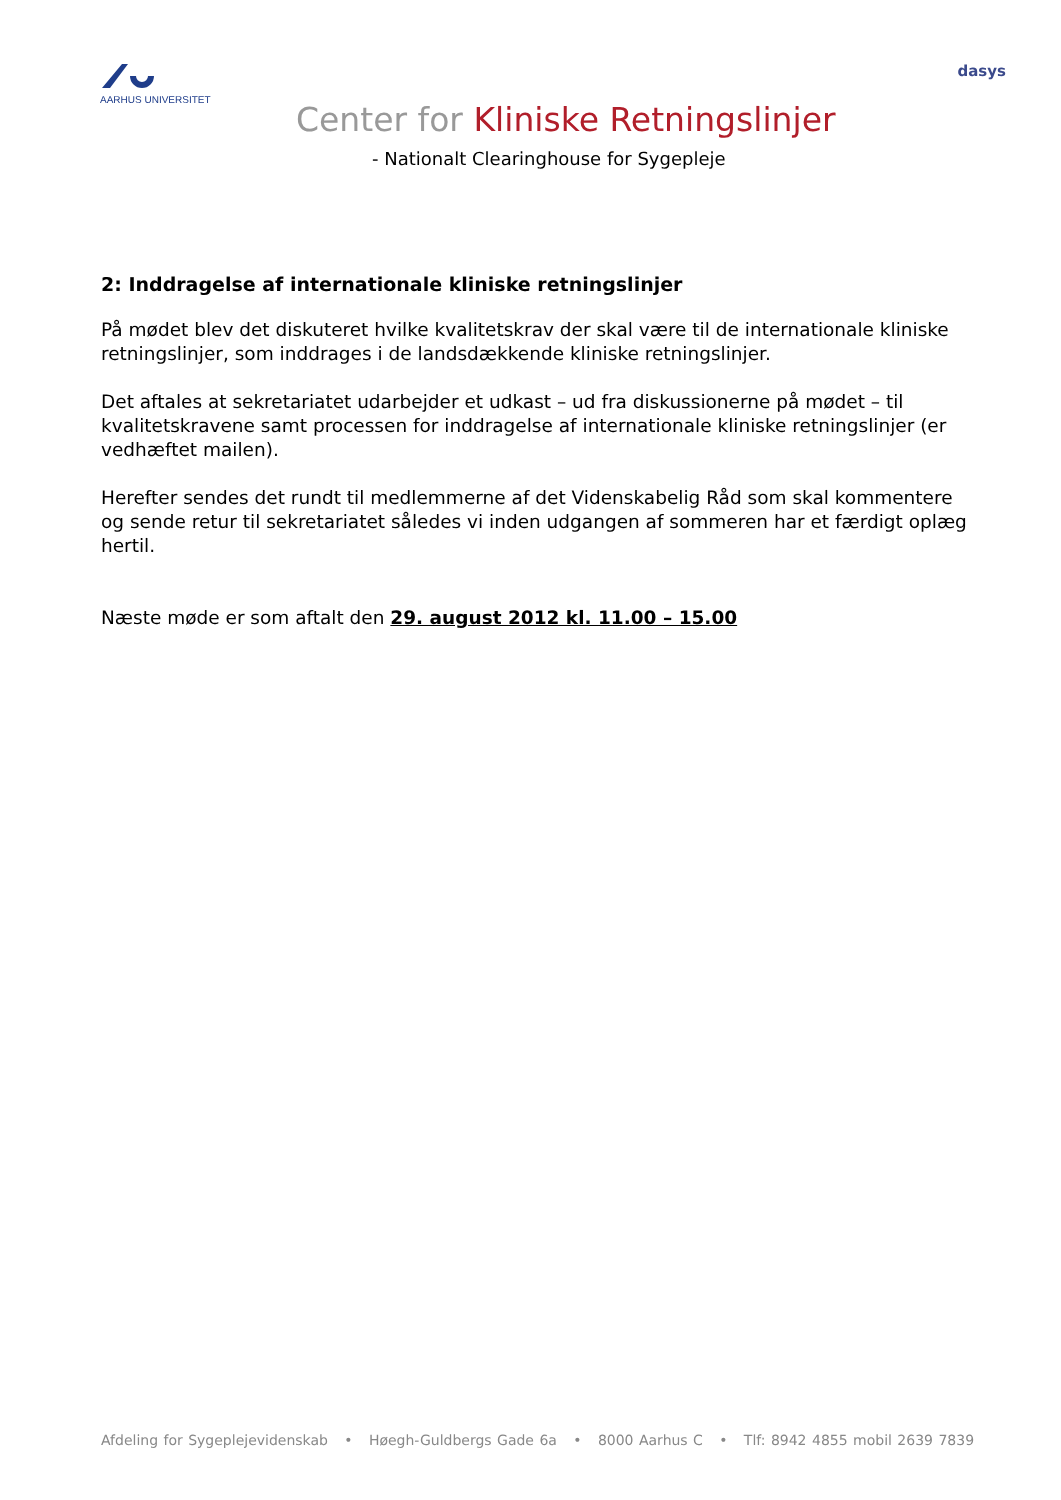AARHUS UNIVERSITET dasys
Center for Kliniske Retningslinjer
- Nationalt Clearinghouse for Sygepleje
2: Inddragelse af internationale kliniske retningslinjer
På mødet blev det diskuteret hvilke kvalitetskrav der skal være til de internationale kliniske retningslinjer, som inddrages i de landsdækkende kliniske retningslinjer.
Det aftales at sekretariatet udarbejder et udkast – ud fra diskussionerne på mødet – til kvalitetskravene samt processen for inddragelse af internationale kliniske retningslinjer (er vedhæftet mailen).
Herefter sendes det rundt til medlemmerne af det Videnskabelig Råd som skal kommentere og sende retur til sekretariatet således vi inden udgangen af sommeren har et færdigt oplæg hertil.
Næste møde er som aftalt den 29. august 2012 kl. 11.00 – 15.00
Afdeling for Sygeplejevidenskab • Høegh-Guldbergs Gade 6a • 8000 Aarhus C • Tlf: 8942 4855 mobil 2639 7839